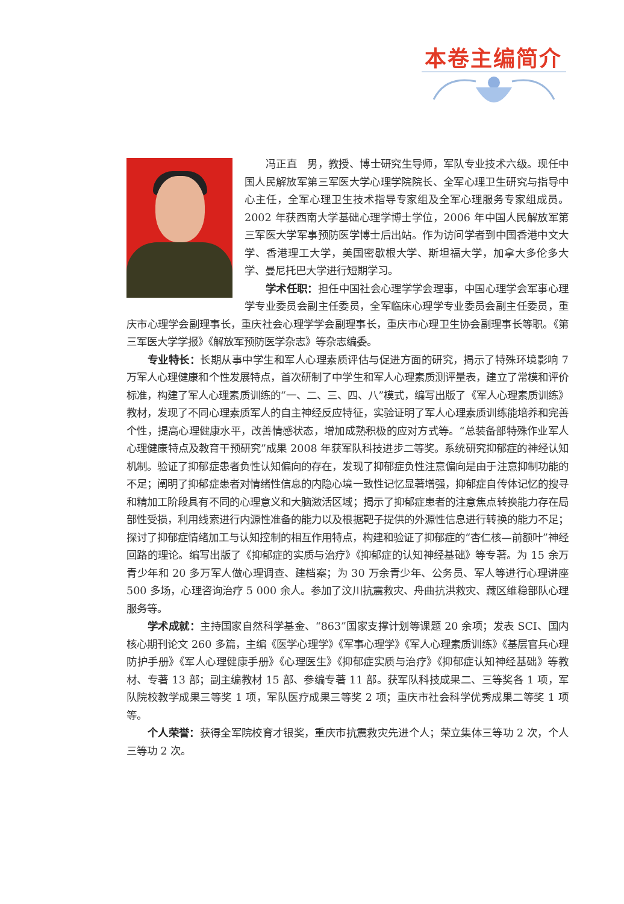本卷主编简介
冯正直　男，教授、博士研究生导师，军队专业技术六级。现任中国人民解放军第三军医大学心理学院院长、全军心理卫生研究与指导中心主任，全军心理卫生技术指导专家组及全军心理服务专家组成员。2002 年获西南大学基础心理学博士学位，2006 年中国人民解放军第三军医大学军事预防医学博士后出站。作为访问学者到中国香港中文大学、香港理工大学，美国密歇根大学、斯坦福大学，加拿大多伦多大学、曼尼托巴大学进行短期学习。
学术任职：担任中国社会心理学学会理事，中国心理学会军事心理学专业委员会副主任委员，全军临床心理学专业委员会副主任委员，重庆市心理学会副理事长，重庆社会心理学学会副理事长，重庆市心理卫生协会副理事长等职。《第三军医大学学报》《解放军预防医学杂志》等杂志编委。
专业特长：长期从事中学生和军人心理素质评估与促进方面的研究，揭示了特殊环境影响 7 万军人心理健康和个性发展特点，首次研制了中学生和军人心理素质测评量表，建立了常模和评价标准，构建了军人心理素质训练的“一、二、三、四、八”模式，编写出版了《军人心理素质训练》教材，发现了不同心理素质军人的自主神经反应特征，实验证明了军人心理素质训练能培养和完善个性，提高心理健康水平，改善情感状态，增加成熟积极的应对方式等。“总装备部特殊作业军人心理健康特点及教育干预研究”成果 2008 年获军队科技进步二等奖。系统研究抑郁症的神经认知机制。验证了抑郁症患者负性认知偏向的存在，发现了抑郁症负性注意偏向是由于注意抑制功能的不足；阐明了抑郁症患者对情绪性信息的内隐心境一致性记忆显著增强，抑郁症自传体记忆的搜寻和精加工阶段具有不同的心理意义和大脑激活区域；揭示了抑郁症患者的注意焦点转换能力存在局部性受损，利用线索进行内源性准备的能力以及根据靶子提供的外源性信息进行转换的能力不足；探讨了抑郁症情绪加工与认知控制的相互作用特点，构建和验证了抑郁症的“杏仁核—前额叶”神经回路的理论。编写出版了《抑郁症的实质与治疗》《抑郁症的认知神经基础》等专著。为 15 余万青少年和 20 多万军人做心理调查、建档案；为 30 万余青少年、公务员、军人等进行心理讲座 500 多场，心理咨询治疗 5 000 余人。参加了汶川抗震救灾、舟曲抗洪救灾、藏区维稳部队心理服务等。
学术成就：主持国家自然科学基金、“863”国家支撑计划等课题 20 余项；发表 SCI、国内核心期刊论文 260 多篇，主编《医学心理学》《军事心理学》《军人心理素质训练》《基层官兵心理防护手册》《军人心理健康手册》《心理医生》《抑郁症实质与治疗》《抑郁症认知神经基础》等教材、专著 13 部；副主编教材 15 部、参编专著 11 部。获军队科技成果二、三等奖各 1 项，军队院校教学成果三等奖 1 项，军队医疗成果三等奖 2 项；重庆市社会科学优秀成果二等奖 1 项等。
个人荣誉：获得全军院校育才银奖，重庆市抗震救灾先进个人；荣立集体三等功 2 次，个人三等功 2 次。